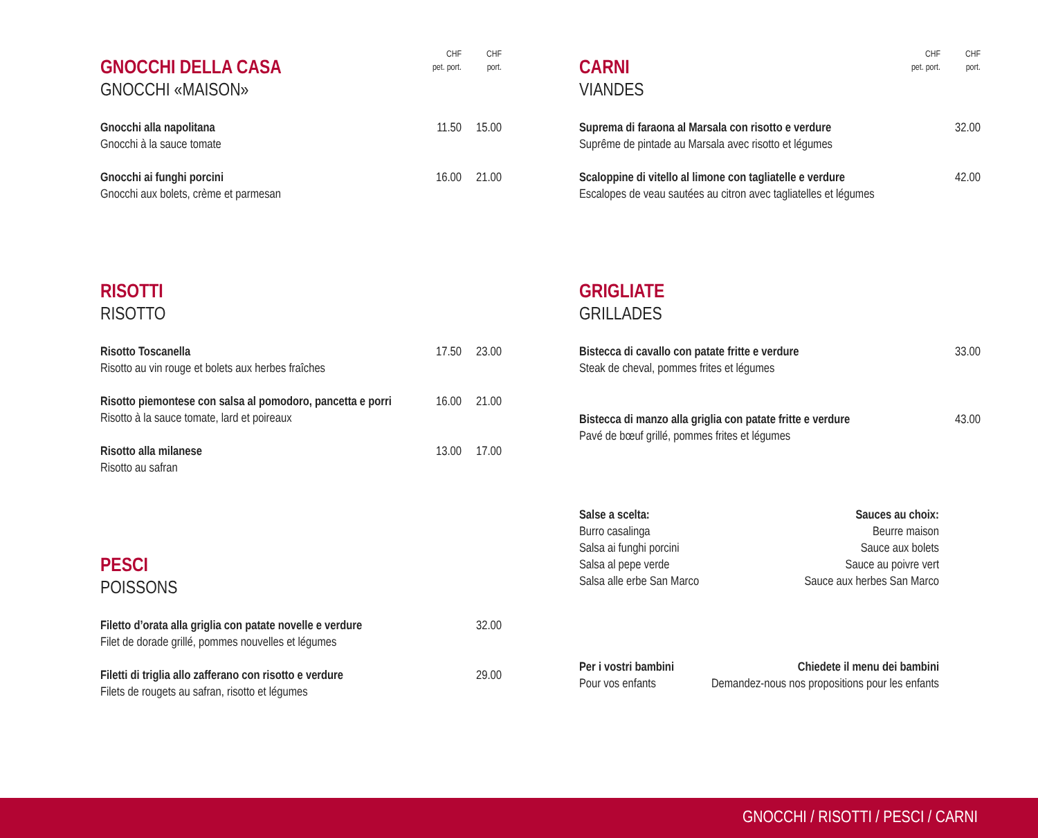GNOCCHI DELLA CASA
GNOCCHI «MAISON»
CHF
pet. port.
CHF
port.
Gnocchi alla napolitana
Gnocchi à la sauce tomate
11.50 15.00
Gnocchi ai funghi porcini
Gnocchi aux bolets, crème et parmesan
16.00 21.00
RISOTTI
RISOTTO
Risotto Toscanella
Risotto au vin rouge et bolets aux herbes fraîches
17.50 23.00
Risotto piemontese con salsa al pomodoro, pancetta e porri
Risotto à la sauce tomate, lard et poireaux
16.00 21.00
Risotto alla milanese
Risotto au safran
13.00 17.00
PESCI
POISSONS
Filetto d’orata alla griglia con patate novelle e verdure
Filet de dorade grillé, pommes nouvelles et légumes
32.00
Filetti di triglia allo zafferano con risotto e verdure
Filets de rougets au safran, risotto et légumes
29.00
CARNI
VIANDES
CHF
pet. port.
CHF
port.
Suprema di faraona al Marsala con risotto e verdure
Suprême de pintade au Marsala avec risotto et légumes
32.00
Scaloppine di vitello al limone con tagliatelle e verdure
Escalopes de veau sautées au citron avec tagliatelles et légumes
42.00
GRIGLIATE
GRILLADES
Bistecca di cavallo con patate fritte e verdure
Steak de cheval, pommes frites et légumes
33.00
Bistecca di manzo alla griglia con patate fritte e verdure
Pavé de bœuf grillé, pommes frites et légumes
43.00
Salse a scelta:
Burro casalinga
Salsa ai funghi porcini
Salsa al pepe verde
Salsa alle erbe San Marco
Sauces au choix:
Beurre maison
Sauce aux bolets
Sauce au poivre vert
Sauce aux herbes San Marco
Per i vostri bambini
Pour vos enfants
Chiedete il menu dei bambini
Demandez-nous nos propositions pour les enfants
GNOCCHI / RISOTTI / PESCI / CARNI